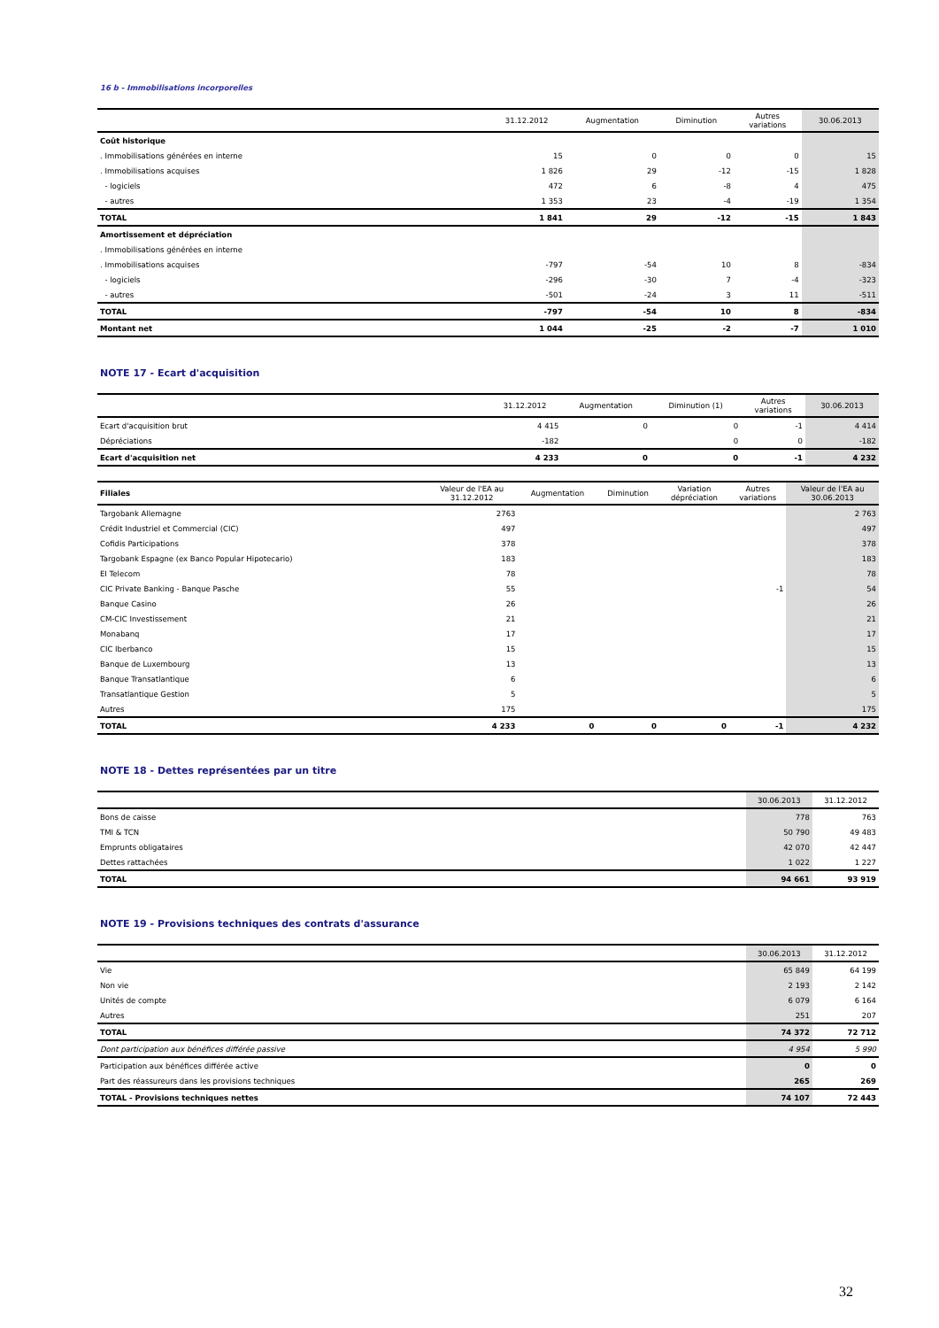16 b - Immobilisations incorporelles
| | 31.12.2012 | Augmentation | Diminution | Autres variations | 30.06.2013 |
| --- | --- | --- | --- | --- | --- |
| Coût historique | | | | | |
| . Immobilisations générées en interne | 15 | 0 | 0 | 0 | 15 |
| . Immobilisations acquises | 1 826 | 29 | -12 | -15 | 1 828 |
| - logiciels | 472 | 6 | -8 | 4 | 475 |
| - autres | 1 353 | 23 | -4 | -19 | 1 354 |
| TOTAL | 1 841 | 29 | -12 | -15 | 1 843 |
| Amortissement et dépréciation | | | | | |
| . Immobilisations générées en interne | | | | | |
| . Immobilisations acquises | -797 | -54 | 10 | 8 | -834 |
| - logiciels | -296 | -30 | 7 | -4 | -323 |
| - autres | -501 | -24 | 3 | 11 | -511 |
| TOTAL | -797 | -54 | 10 | 8 | -834 |
| Montant net | 1 044 | -25 | -2 | -7 | 1 010 |
NOTE 17 - Ecart d'acquisition
| | 31.12.2012 | Augmentation | Diminution (1) | Autres variations | 30.06.2013 |
| --- | --- | --- | --- | --- | --- |
| Ecart d'acquisition brut | 4 415 | 0 | 0 | -1 | 4 414 |
| Dépréciations | -182 | | 0 | 0 | -182 |
| Ecart d'acquisition net | 4 233 | 0 | 0 | -1 | 4 232 |
| Filiales | Valeur de l'EA au 31.12.2012 | Augmentation | Diminution | Variation dépréciation | Autres variations | Valeur de l'EA au 30.06.2013 |
| --- | --- | --- | --- | --- | --- | --- |
| Targobank Allemagne | 2763 | | | | | 2 763 |
| Crédit Industriel et Commercial (CIC) | 497 | | | | | 497 |
| Cofidis Participations | 378 | | | | | 378 |
| Targobank Espagne (ex Banco Popular Hipotecario) | 183 | | | | | 183 |
| EI Telecom | 78 | | | | | 78 |
| CIC Private Banking - Banque Pasche | 55 | | | | -1 | 54 |
| Banque Casino | 26 | | | | | 26 |
| CM-CIC Investissement | 21 | | | | | 21 |
| Monabanq | 17 | | | | | 17 |
| CIC Iberbanco | 15 | | | | | 15 |
| Banque de Luxembourg | 13 | | | | | 13 |
| Banque Transatlantique | 6 | | | | | 6 |
| Transatlantique Gestion | 5 | | | | | 5 |
| Autres | 175 | | | | | 175 |
| TOTAL | 4 233 | 0 | 0 | 0 | -1 | 4 232 |
NOTE 18 - Dettes représentées par un titre
| | 30.06.2013 | 31.12.2012 |
| --- | --- | --- |
| Bons de caisse | 778 | 763 |
| TMI & TCN | 50 790 | 49 483 |
| Emprunts obligataires | 42 070 | 42 447 |
| Dettes rattachées | 1 022 | 1 227 |
| TOTAL | 94 661 | 93 919 |
NOTE 19 - Provisions techniques des contrats d'assurance
| | 30.06.2013 | 31.12.2012 |
| --- | --- | --- |
| Vie | 65 849 | 64 199 |
| Non vie | 2 193 | 2 142 |
| Unités de compte | 6 079 | 6 164 |
| Autres | 251 | 207 |
| TOTAL | 74 372 | 72 712 |
| Dont participation aux bénéfices différée passive | 4 954 | 5 990 |
| Participation aux bénéfices différée active | 0 | 0 |
| Part des réassureurs dans les provisions techniques | 265 | 269 |
| TOTAL - Provisions techniques nettes | 74 107 | 72 443 |
32